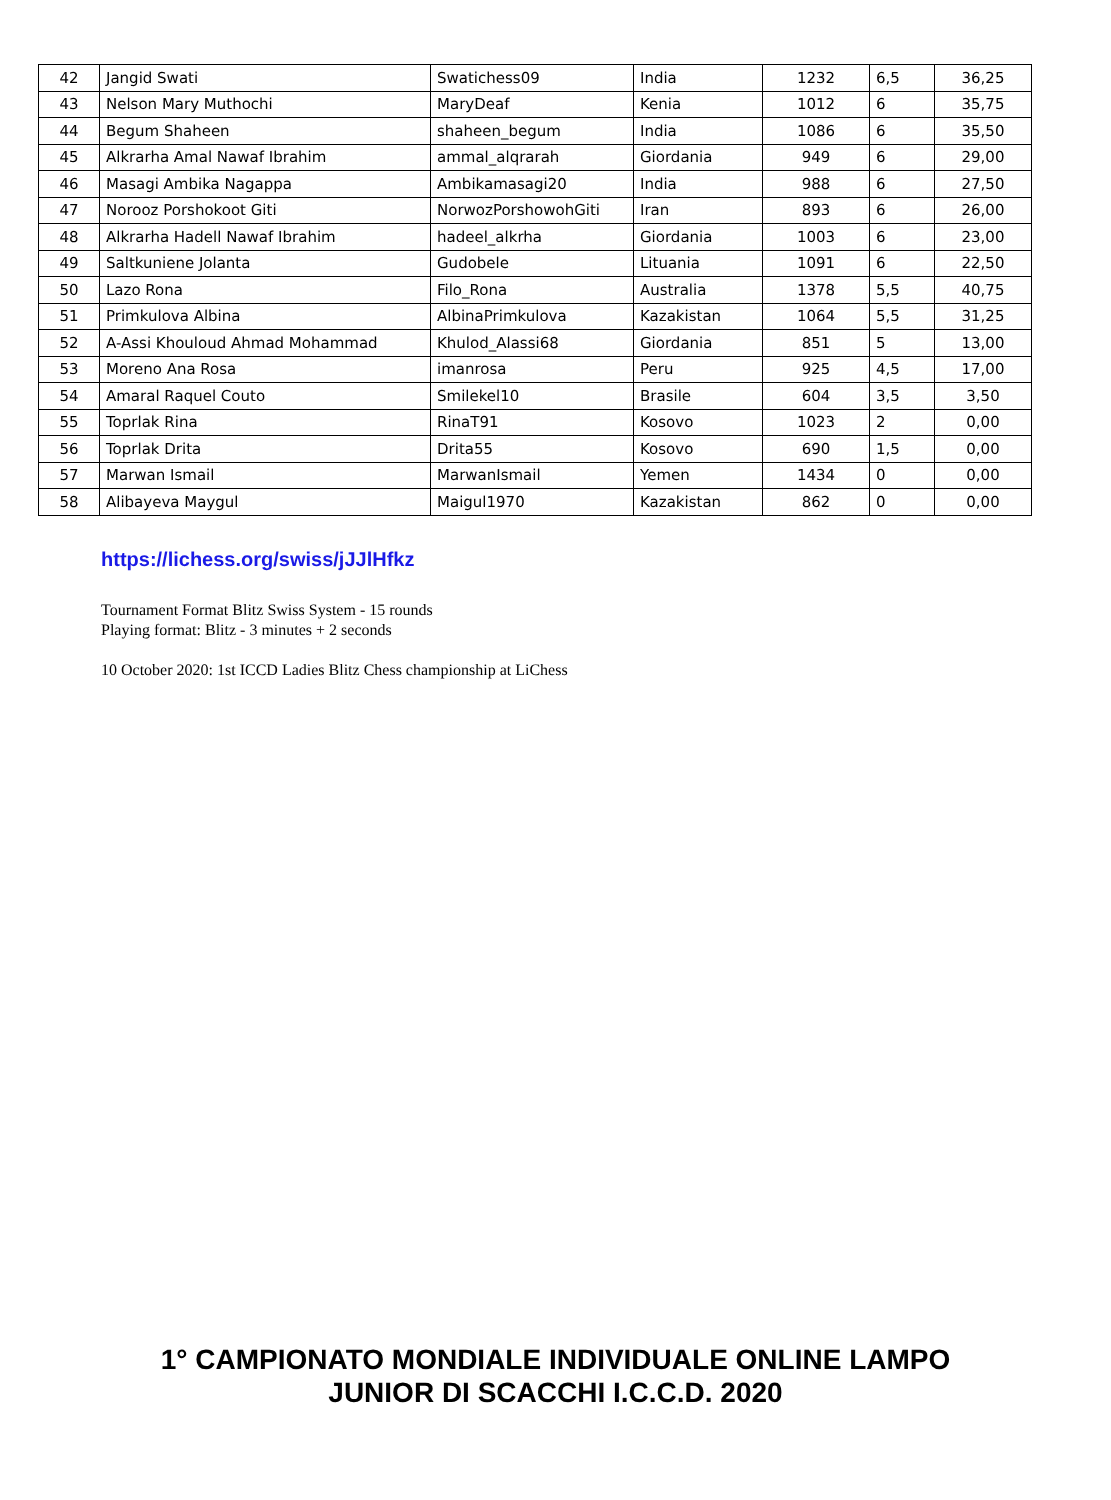| 42 | Jangid Swati | Swatichess09 | India | 1232 | 6,5 | 36,25 |
| 43 | Nelson Mary Muthochi | MaryDeaf | Kenia | 1012 | 6 | 35,75 |
| 44 | Begum Shaheen | shaheen_begum | India | 1086 | 6 | 35,50 |
| 45 | Alkrarha Amal Nawaf Ibrahim | ammal_alqrarah | Giordania | 949 | 6 | 29,00 |
| 46 | Masagi Ambika Nagappa | Ambikamasagi20 | India | 988 | 6 | 27,50 |
| 47 | Norooz Porshokoot Giti | NorwozPorshowohGiti | Iran | 893 | 6 | 26,00 |
| 48 | Alkrarha Hadell Nawaf Ibrahim | hadeel_alkrha | Giordania | 1003 | 6 | 23,00 |
| 49 | Saltkuniene Jolanta | Gudobele | Lituania | 1091 | 6 | 22,50 |
| 50 | Lazo Rona | Filo_Rona | Australia | 1378 | 5,5 | 40,75 |
| 51 | Primkulova Albina | AlbinaPrimkulova | Kazakistan | 1064 | 5,5 | 31,25 |
| 52 | A-Assi Khouloud Ahmad Mohammad | Khulod_Alassi68 | Giordania | 851 | 5 | 13,00 |
| 53 | Moreno Ana Rosa | imanrosa | Peru | 925 | 4,5 | 17,00 |
| 54 | Amaral Raquel Couto | Smilekel10 | Brasile | 604 | 3,5 | 3,50 |
| 55 | Toprlak Rina | RinaT91 | Kosovo | 1023 | 2 | 0,00 |
| 56 | Toprlak Drita | Drita55 | Kosovo | 690 | 1,5 | 0,00 |
| 57 | Marwan Ismail | MarwanIsmail | Yemen | 1434 | 0 | 0,00 |
| 58 | Alibayeva Maygul | Maigul1970 | Kazakistan | 862 | 0 | 0,00 |
https://lichess.org/swiss/jJJlHfkz
Tournament Format Blitz Swiss System - 15 rounds
Playing format: Blitz - 3 minutes + 2 seconds
10 October 2020: 1st ICCD Ladies Blitz Chess championship at LiChess
1° CAMPIONATO MONDIALE INDIVIDUALE ONLINE LAMPO
JUNIOR DI SCACCHI I.C.C.D. 2020